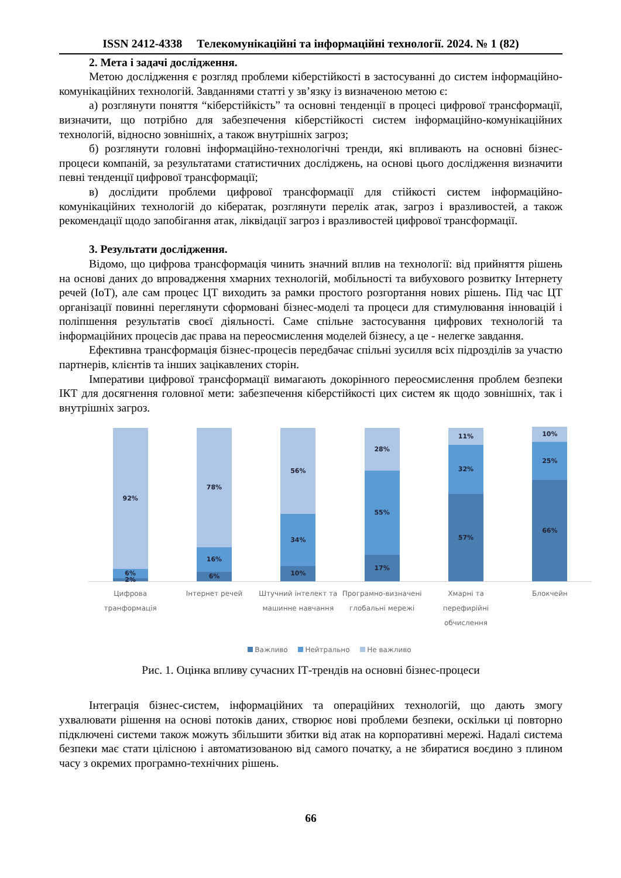ISSN 2412-4338 Телекомунікаційні та інформаційні технології. 2024. № 1 (82)
2. Мета і задачі дослідження.
Метою дослідження є розгляд проблеми кіберстійкості в застосуванні до систем інформаційно-комунікаційних технологій. Завданнями статті у зв’язку із визначеною метою є:
а) розглянути поняття “кіберстійкість” та основні тенденції в процесі цифрової трансформації, визначити, що потрібно для забезпечення кіберстійкості систем інформаційно-комунікаційних технологій, відносно зовнішніх, а також внутрішніх загроз;
б) розглянути головні інформаційно-технологічні тренди, які впливають на основні бізнес-процеси компаній, за результатами статистичних досліджень, на основі цього дослідження визначити певні тенденції цифрової трансформації;
в) дослідити проблеми цифрової трансформації для стійкості систем інформаційно-комунікаційних технологій до кібератак, розглянути перелік атак, загроз і вразливостей, а також рекомендації щодо запобігання атак, ліквідації загроз і вразливостей цифрової трансформації.
3. Результати дослідження.
Відомо, що цифрова трансформація чинить значний вплив на технології: від прийняття рішень на основі даних до впровадження хмарних технологій, мобільності та вибухового розвитку Інтернету речей (IoT), але сам процес ЦТ виходить за рамки простого розгортання нових рішень. Під час ЦТ організації повинні переглянути сформовані бізнес-моделі та процеси для стимулювання інновацій і поліпшення результатів своєї діяльності. Саме спільне застосування цифрових технологій та інформаційних процесів дає права на переосмислення моделей бізнесу, а це - нелегке завдання.
Ефективна трансформація бізнес-процесів передбачає спільні зусилля всіх підрозділів за участю партнерів, клієнтів та інших зацікавлених сторін.
Імперативи цифрової трансформації вимагають докорінного переосмислення проблем безпеки ІКТ для досягнення головної мети: забезпечення кіберстійкості цих систем як щодо зовнішніх, так і внутрішніх загроз.
92%
6%
2%
78%
16%
6%
56%
34%
10%
28%
55%
17%
11%
32%
57%
10%
25%
66%
Цифрова транформація Інтернет речей Штучний інтелект та машинне навчання
Програмно-визначені глобальні мережі
Хмарні та перефирійні обчислення
Блокчейн
Важливо Нейтрально Не важливо
Рис. 1. Оцінка впливу сучасних ІТ-трендів на основні бізнес-процеси
Інтеграція бізнес-систем, інформаційних та операційних технологій, що дають змогу ухвалювати рішення на основі потоків даних, створює нові проблеми безпеки, оскільки ці повторно підключені системи також можуть збільшити збитки від атак на корпоративні мережі. Надалі система безпеки має стати цілісною і автоматизованою від самого початку, а не збиратися воєдино з плином часу з окремих програмно-технічних рішень.
66